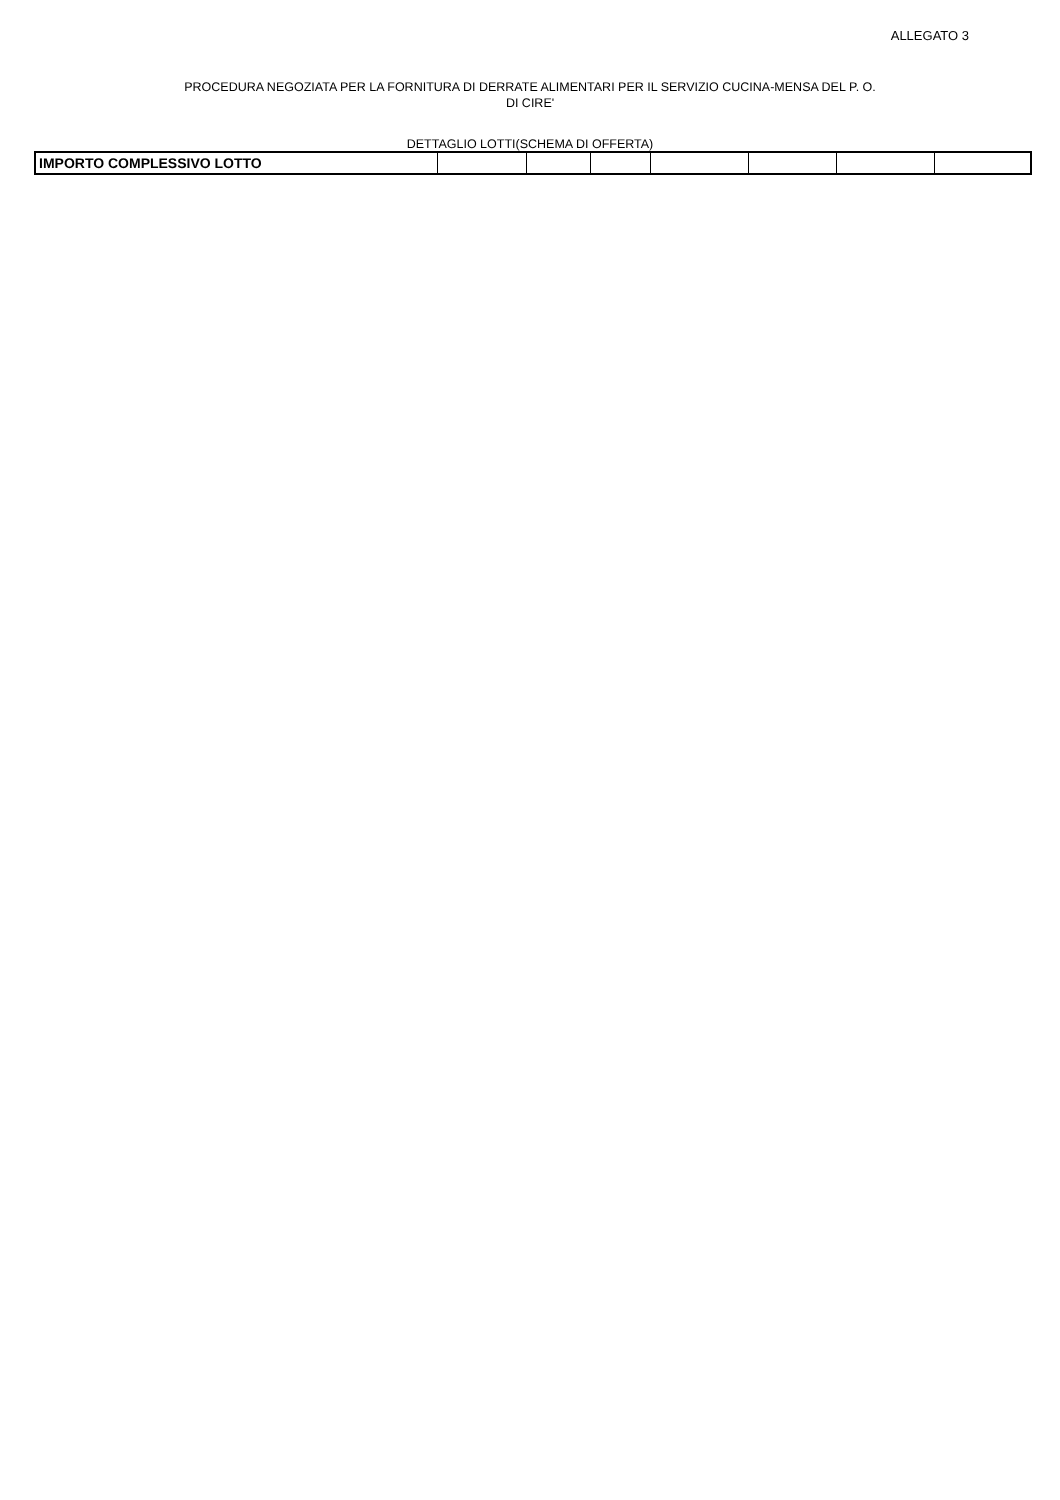ALLEGATO 3
PROCEDURA NEGOZIATA PER LA FORNITURA DI DERRATE ALIMENTARI PER IL SERVIZIO CUCINA-MENSA DEL P. O.
DI CIRE'
DETTAGLIO LOTTI(SCHEMA DI OFFERTA)
| IMPORTO COMPLESSIVO LOTTO | | | | | | | |